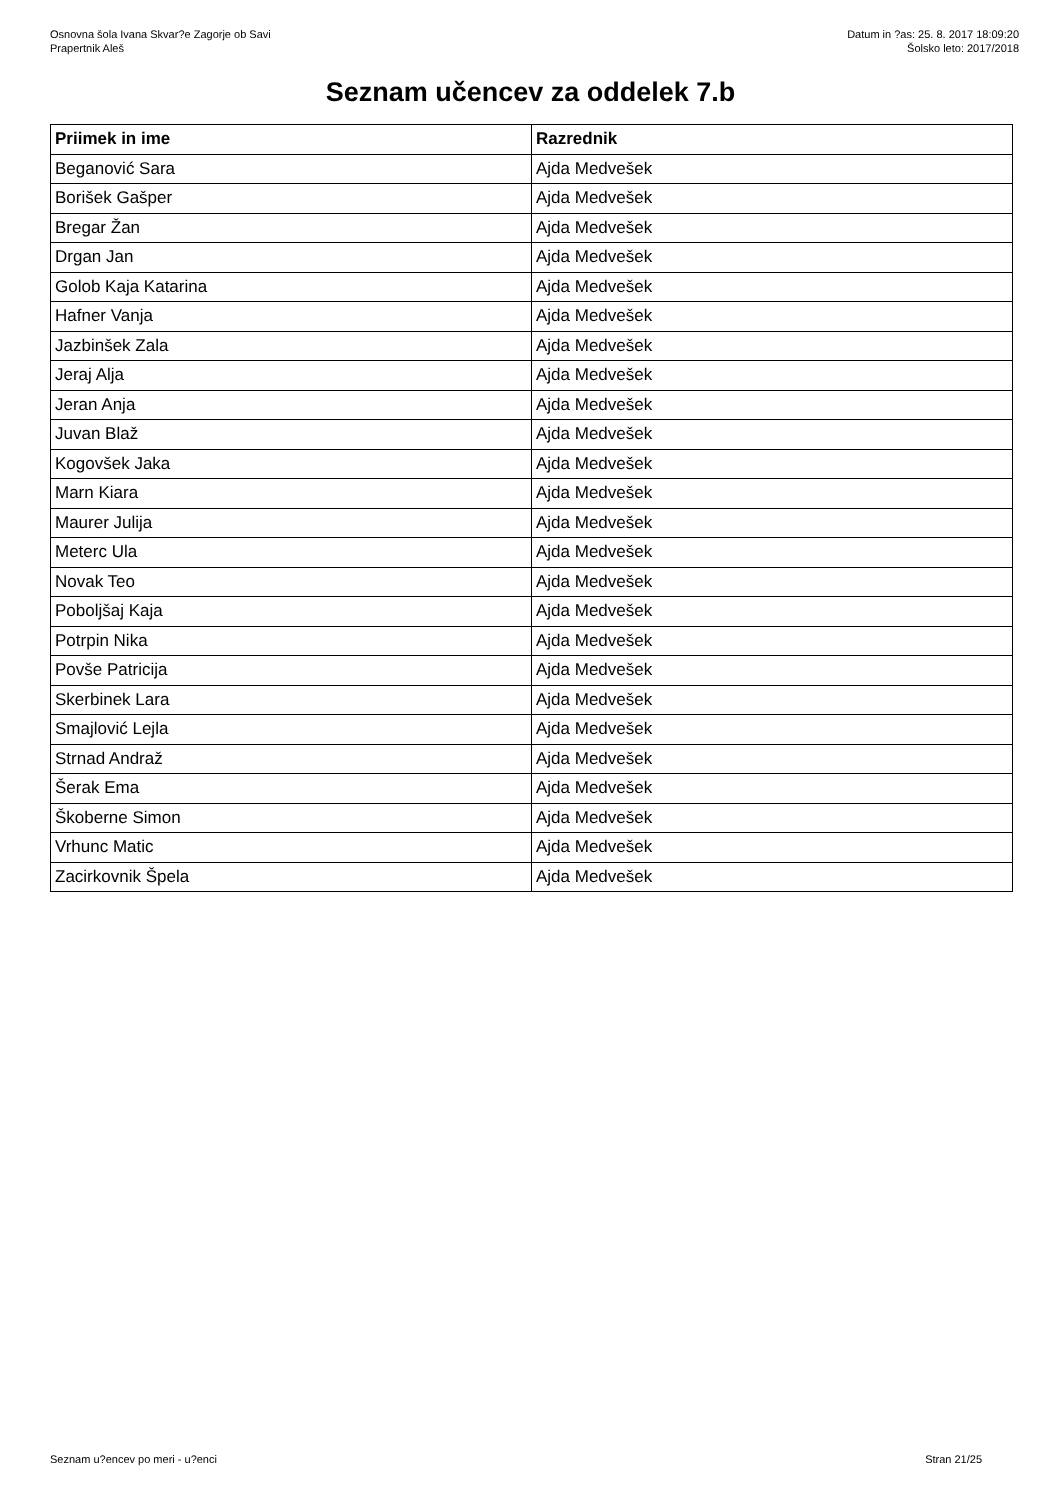Osnovna šola Ivana Skvar?e Zagorje ob Savi
Prapertnik Aleš
Datum in ?as: 25. 8. 2017 18:09:20
Šolsko leto: 2017/2018
Seznam učencev za oddelek 7.b
| Priimek in ime | Razrednik |
| --- | --- |
| Beganović Sara | Ajda Medvešek |
| Borišek Gašper | Ajda Medvešek |
| Bregar Žan | Ajda Medvešek |
| Drgan Jan | Ajda Medvešek |
| Golob Kaja Katarina | Ajda Medvešek |
| Hafner Vanja | Ajda Medvešek |
| Jazbinšek Zala | Ajda Medvešek |
| Jeraj Alja | Ajda Medvešek |
| Jeran Anja | Ajda Medvešek |
| Juvan Blaž | Ajda Medvešek |
| Kogovšek Jaka | Ajda Medvešek |
| Marn Kiara | Ajda Medvešek |
| Maurer Julija | Ajda Medvešek |
| Meterc Ula | Ajda Medvešek |
| Novak Teo | Ajda Medvešek |
| Poboljšaj Kaja | Ajda Medvešek |
| Potrpin Nika | Ajda Medvešek |
| Povše Patricija | Ajda Medvešek |
| Skerbinek Lara | Ajda Medvešek |
| Smajlović Lejla | Ajda Medvešek |
| Strnad Andraž | Ajda Medvešek |
| Šerak Ema | Ajda Medvešek |
| Škoberne Simon | Ajda Medvešek |
| Vrhunc Matic | Ajda Medvešek |
| Zacirkovnik Špela | Ajda Medvešek |
Seznam u?encev po meri - u?enci Stran 21/25